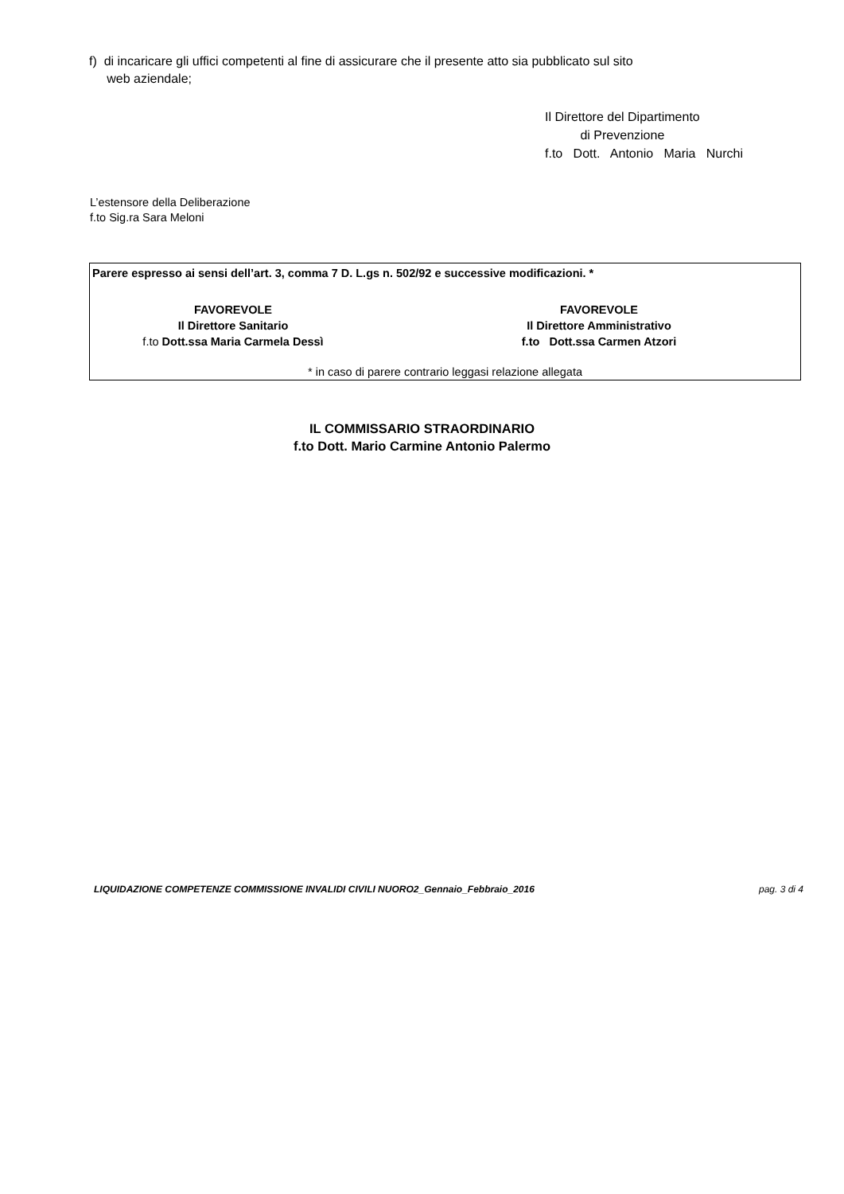f) di incaricare gli uffici competenti al fine di assicurare che il presente atto sia pubblicato sul sito
web aziendale;
Il Direttore del Dipartimento
di Prevenzione
f.to Dott. Antonio Maria Nurchi
L’estensore della Deliberazione
f.to Sig.ra Sara Meloni
Parere espresso ai sensi dell’art. 3, comma 7 D. L.gs n. 502/92 e successive modificazioni. *
FAVOREVOLE
Il Direttore Sanitario
f.to Dott.ssa Maria Carmela Dessì
FAVOREVOLE
Il Direttore Amministrativo
f.to Dott.ssa Carmen Atzori
* in caso di parere contrario leggasi relazione allegata
IL COMMISSARIO STRAORDINARIO
f.to Dott. Mario Carmine Antonio Palermo
LIQUIDAZIONE COMPETENZE COMMISSIONE INVALIDI CIVILI NUORO2_Gennaio_Febbraio_2016 pag. 3 di 4